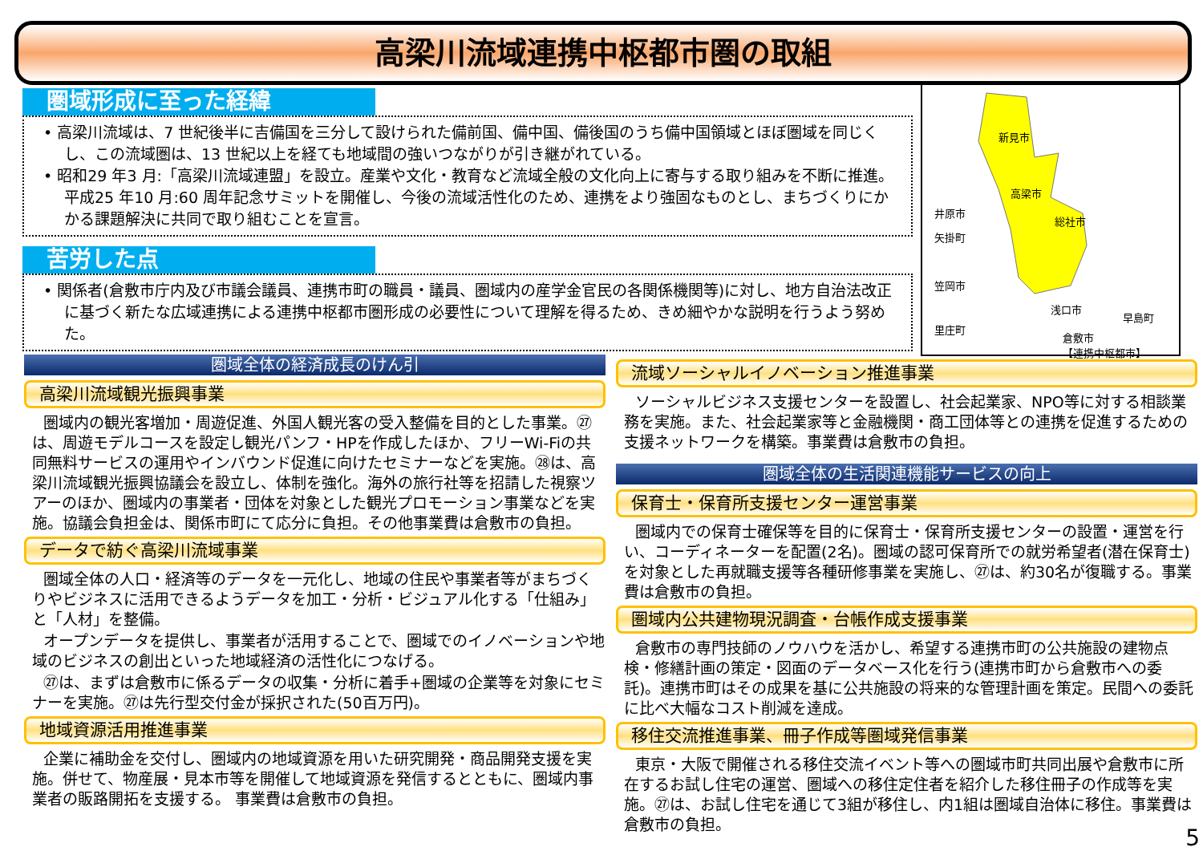高梁川流域連携中枢都市圏の取組
圏域形成に至った経緯
• 高梁川流域は、7 世紀後半に吉備国を三分して設けられた備前国、備中国、備後国のうち備中国領域とほぼ圏域を同じくし、この流域圏は、13 世紀以上を経ても地域間の強いつながりが引き継がれている。
• 昭和29 年3 月:「高梁川流域連盟」を設立。産業や文化・教育など流域全般の文化向上に寄与する取り組みを不断に推進。平成25 年10 月:60 周年記念サミットを開催し、今後の流域活性化のため、連携をより強固なものとし、まちづくりにかかる課題解決に共同で取り組むことを宣言。
苦労した点
• 関係者(倉敷市庁内及び市議会議員、連携市町の職員・議員、圏域内の産学金官民の各関係機関等)に対し、地方自治法改正に基づく新たな広域連携による連携中枢都市圏形成の必要性について理解を得るため、きめ細やかな説明を行うよう努めた。
新見市
高梁市
総社市
井原市
矢掛町
笠岡市
里庄町
浅口市
早島町
倉敷市
【連携中枢都市】
圏域全体の経済成長のけん引
高梁川流域観光振興事業
圏域内の観光客増加・周遊促進、外国人観光客の受入整備を目的とした事業。㉗は、周遊モデルコースを設定し観光パンフ・HPを作成したほか、フリーWi-Fiの共同無料サービスの運用やインバウンド促進に向けたセミナーなどを実施。㉘は、高梁川流域観光振興協議会を設立し、体制を強化。海外の旅行社等を招請した視察ツアーのほか、圏域内の事業者・団体を対象とした観光プロモーション事業などを実施。協議会負担金は、関係市町にて応分に負担。その他事業費は倉敷市の負担。
データで紡ぐ高梁川流域事業
圏域全体の人口・経済等のデータを一元化し、地域の住民や事業者等がまちづくりやビジネスに活用できるようデータを加工・分析・ビジュアル化する「仕組み」と「人材」を整備。
オープンデータを提供し、事業者が活用することで、圏域でのイノベーションや地域のビジネスの創出といった地域経済の活性化につなげる。
㉗は、まずは倉敷市に係るデータの収集・分析に着手+圏域の企業等を対象にセミナーを実施。㉗は先行型交付金が採択された(50百万円)。
地域資源活用推進事業
企業に補助金を交付し、圏域内の地域資源を用いた研究開発・商品開発支援を実施。併せて、物産展・見本市等を開催して地域資源を発信するとともに、圏域内事業者の販路開拓を支援する。 事業費は倉敷市の負担。
流域ソーシャルイノベーション推進事業
ソーシャルビジネス支援センターを設置し、社会起業家、NPO等に対する相談業務を実施。また、社会起業家等と金融機関・商工団体等との連携を促進するための支援ネットワークを構築。事業費は倉敷市の負担。
圏域全体の生活関連機能サービスの向上
保育士・保育所支援センター運営事業
圏域内での保育士確保等を目的に保育士・保育所支援センターの設置・運営を行い、コーディネーターを配置(2名)。圏域の認可保育所での就労希望者(潜在保育士)を対象とした再就職支援等各種研修事業を実施し、㉗は、約30名が復職する。事業費は倉敷市の負担。
圏域内公共建物現況調査・台帳作成支援事業
倉敷市の専門技師のノウハウを活かし、希望する連携市町の公共施設の建物点検・修繕計画の策定・図面のデータベース化を行う(連携市町から倉敷市への委託)。連携市町はその成果を基に公共施設の将来的な管理計画を策定。民間への委託に比べ大幅なコスト削減を達成。
移住交流推進事業、冊子作成等圏域発信事業
東京・大阪で開催される移住交流イベント等への圏域市町共同出展や倉敷市に所在するお試し住宅の運営、圏域への移住定住者を紹介した移住冊子の作成等を実施。㉗は、お試し住宅を通じて3組が移住し、内1組は圏域自治体に移住。事業費は倉敷市の負担。
5